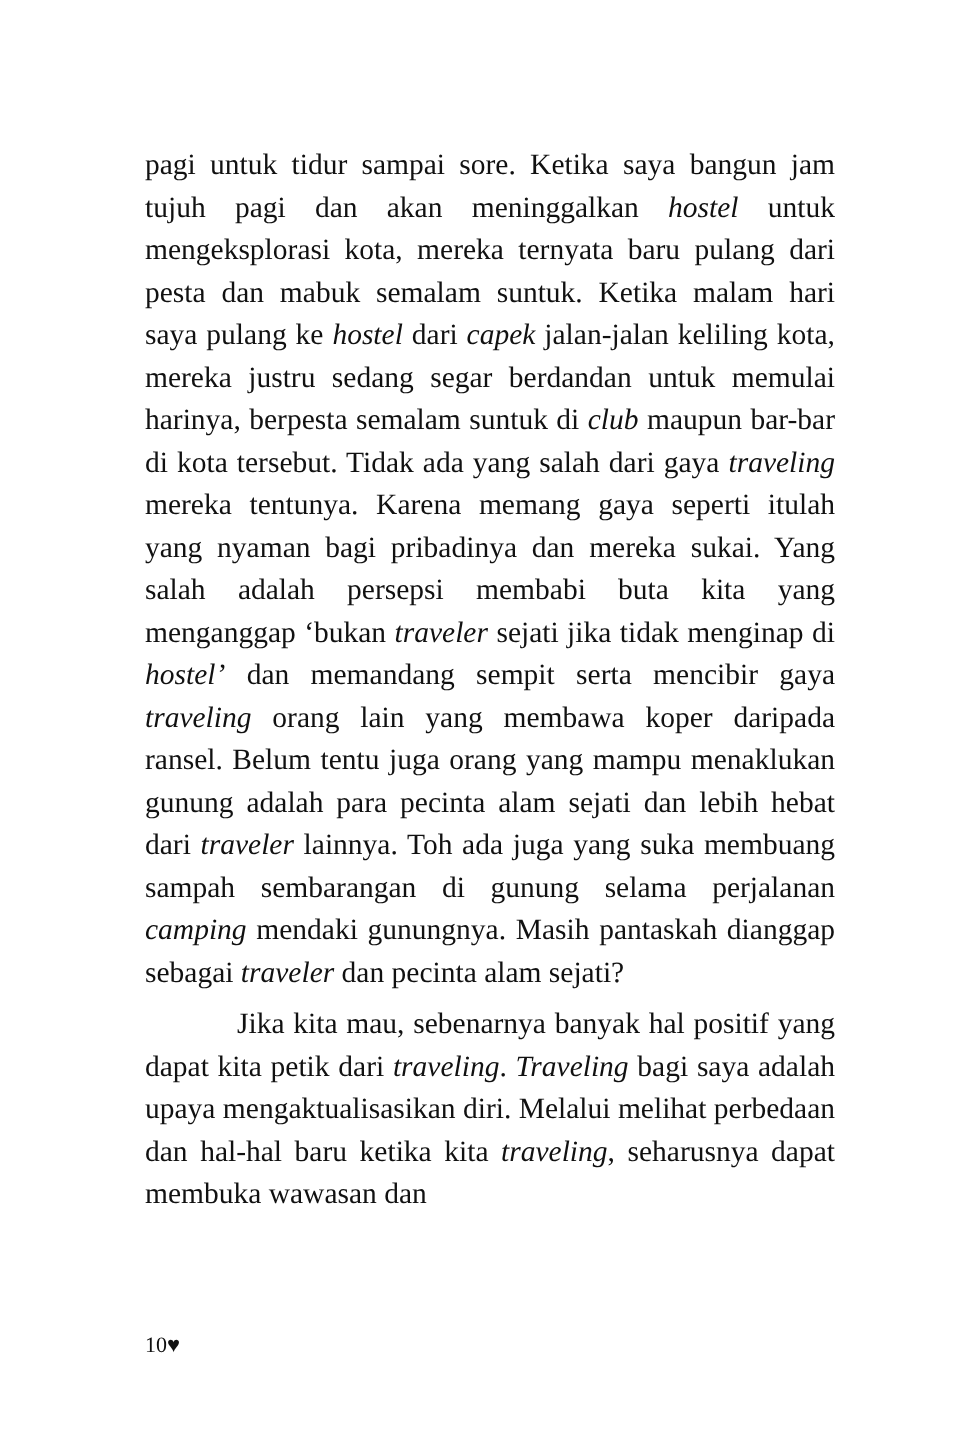pagi untuk tidur sampai sore. Ketika saya bangun jam tujuh pagi dan akan meninggalkan hostel untuk mengeksplorasi kota, mereka ternyata baru pulang dari pesta dan mabuk semalam suntuk. Ketika malam hari saya pulang ke hostel dari capek jalan-jalan keliling kota, mereka justru sedang segar berdandan untuk memulai harinya, berpesta semalam suntuk di club maupun bar-bar di kota tersebut. Tidak ada yang salah dari gaya traveling mereka tentunya. Karena memang gaya seperti itulah yang nyaman bagi pribadinya dan mereka sukai. Yang salah adalah persepsi membabi buta kita yang menganggap ‘bukan traveler sejati jika tidak menginap di hostel’ dan memandang sempit serta mencibir gaya traveling orang lain yang membawa koper daripada ransel. Belum tentu juga orang yang mampu menaklukan gunung adalah para pecinta alam sejati dan lebih hebat dari traveler lainnya. Toh ada juga yang suka membuang sampah sembarangan di gunung selama perjalanan camping mendaki gunungnya. Masih pantaskah dianggap sebagai traveler dan pecinta alam sejati?
Jika kita mau, sebenarnya banyak hal positif yang dapat kita petik dari traveling. Traveling bagi saya adalah upaya mengaktualisasikan diri. Melalui melihat perbedaan dan hal-hal baru ketika kita traveling, seharusnya dapat membuka wawasan dan
10♥